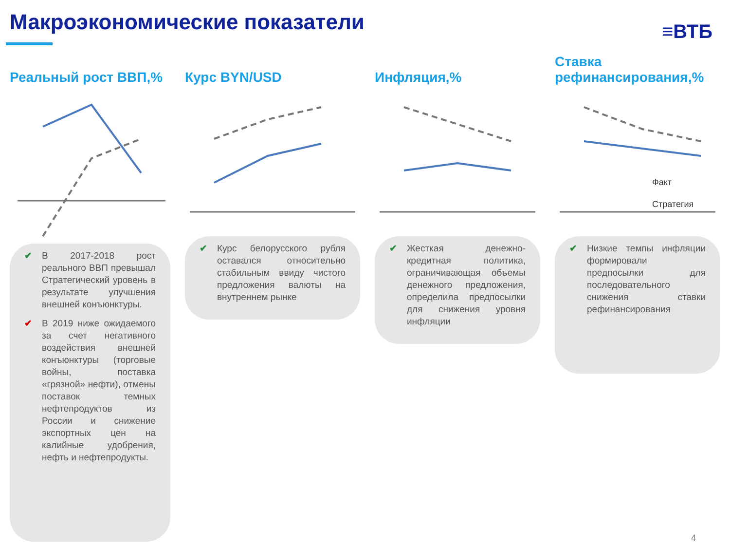Макроэкономические показатели ≡ВТБ
Реальный рост ВВП,%
✔ В 2017-2018 рост реального ВВП превышал Стратегический уровень в результате улучшения внешней конъюнктуры.
✔ В 2019 ниже ожидаемого за счет негативного воздействия внешней конъюнктуры (торговые войны, поставка «грязной» нефти), отмены поставок темных нефтепродуктов из России и снижение экспортных цен на калийные удобрения, нефть и нефтепродукты.
Курс BYN/USD
✔ Курс белорусского рубля оставался относительно стабильным ввиду чистого предложения валюты на внутреннем рынке
Инфляция,%
✔ Жесткая денежно-кредитная политика, ограничивающая объемы денежного предложения, определила предпосылки для снижения уровня инфляции
Ставка рефинансирования,%
Факт
Стратегия
✔ Низкие темпы инфляции формировали предпосылки для последовательного снижения ставки рефинансирования
4